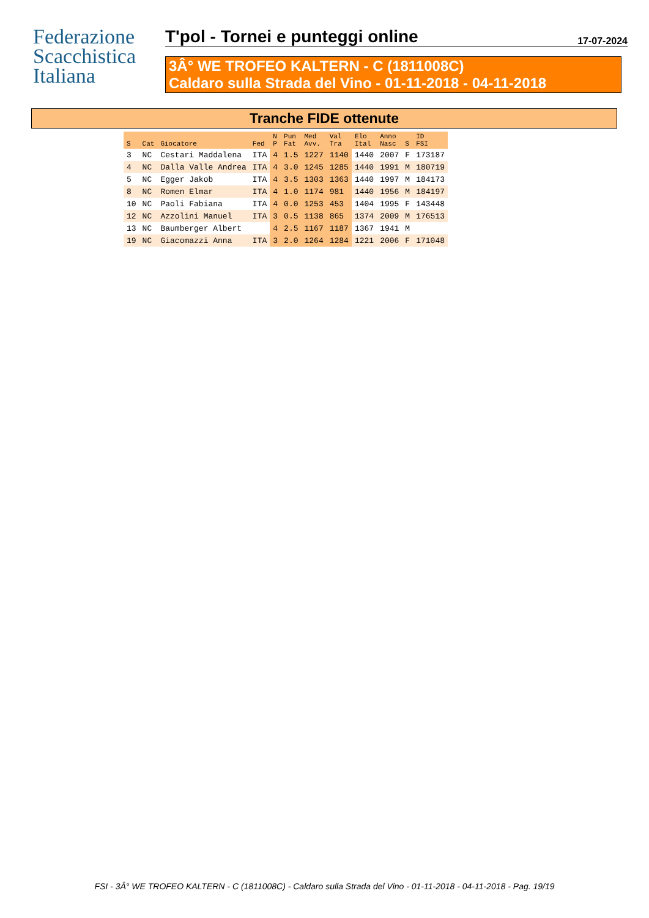Federazione
Scacchistica
Italiana
T'pol - Tornei e punteggi online
17-07-2024
3Â° WE TROFEO KALTERN - C (1811008C)
Caldaro sulla Strada del Vino - 01-11-2018 - 04-11-2018
Tranche FIDE ottenute
| S | Cat | Giocatore | Fed | N P | Pun Fat | Med Avv. | Val Tra | Elo Ital | Anno Nasc | S | ID FSI |
| --- | --- | --- | --- | --- | --- | --- | --- | --- | --- | --- | --- |
| 3 | NC | Cestari Maddalena | ITA | 4 | 1.5 | 1227 | 1140 | 1440 | 2007 | F | 173187 |
| 4 | NC | Dalla Valle Andrea | ITA | 4 | 3.0 | 1245 | 1285 | 1440 | 1991 | M | 180719 |
| 5 | NC | Egger Jakob | ITA | 4 | 3.5 | 1303 | 1363 | 1440 | 1997 | M | 184173 |
| 8 | NC | Romen Elmar | ITA | 4 | 1.0 | 1174 | 981 | 1440 | 1956 | M | 184197 |
| 10 | NC | Paoli Fabiana | ITA | 4 | 0.0 | 1253 | 453 | 1404 | 1995 | F | 143448 |
| 12 | NC | Azzolini Manuel | ITA | 3 | 0.5 | 1138 | 865 | 1374 | 2009 | M | 176513 |
| 13 | NC | Baumberger Albert | | 4 | 2.5 | 1167 | 1187 | 1367 | 1941 | M | |
| 19 | NC | Giacomazzi Anna | ITA | 3 | 2.0 | 1264 | 1284 | 1221 | 2006 | F | 171048 |
FSI - 3Â° WE TROFEO KALTERN - C (1811008C) - Caldaro sulla Strada del Vino - 01-11-2018 - 04-11-2018 - Pag. 19/19